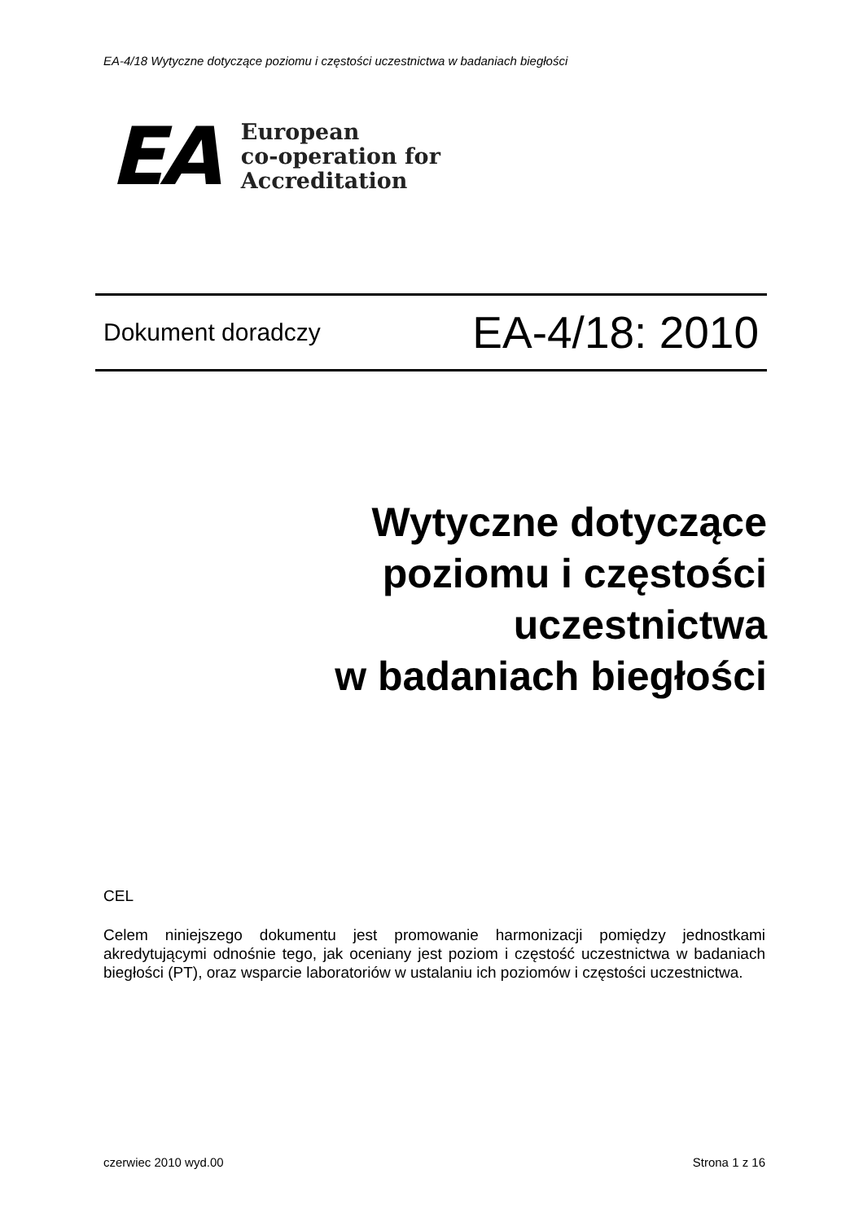EA-4/18 Wytyczne dotyczące poziomu i częstości uczestnictwa w badaniach biegłości
EA
European
co-operation for
Accreditation
Dokument doradczy EA-4/18: 2010
Wytyczne dotyczące
poziomu i częstości
uczestnictwa
w badaniach biegłości
CEL
Celem niniejszego dokumentu jest promowanie harmonizacji pomiędzy jednostkami akredytującymi odnośnie tego, jak oceniany jest poziom i częstość uczestnictwa w badaniach biegłości (PT), oraz wsparcie laboratoriów w ustalaniu ich poziomów i częstości uczestnictwa.
czerwiec 2010 wyd.00 Strona 1 z 16